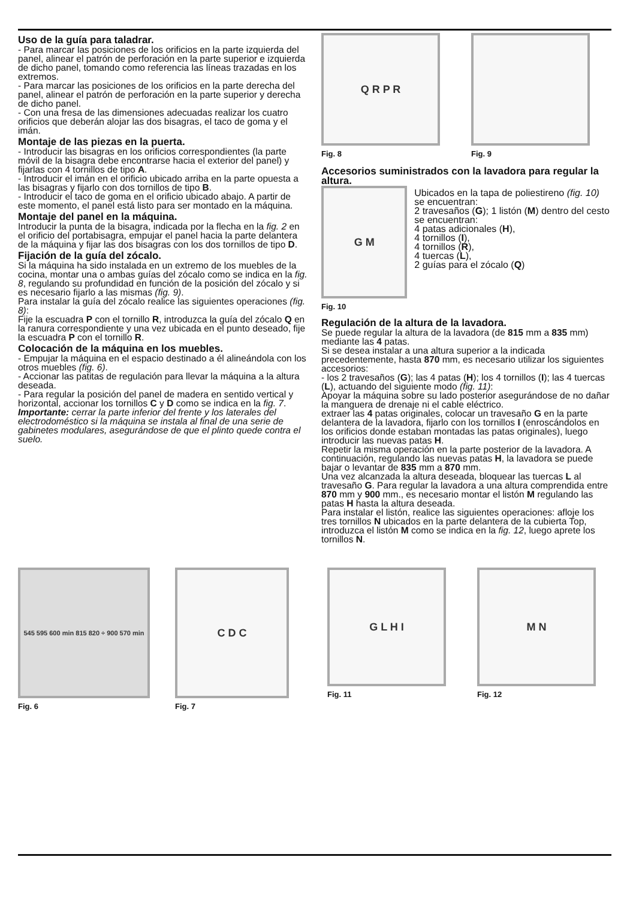Uso de la guía para taladrar.
- Para marcar las posiciones de los orificios en la parte izquierda del panel, alinear el patrón de perforación en la parte superior e izquierda de dicho panel, tomando como referencia las líneas trazadas en los extremos.
- Para marcar las posiciones de los orificios en la parte derecha del panel, alinear el patrón de perforación en la parte superior y derecha de dicho panel.
- Con una fresa de las dimensiones adecuadas realizar los cuatro orificios que deberán alojar las dos bisagras, el taco de goma y el imán.
Montaje de las piezas en la puerta.
- Introducir las bisagras en los orificios correspondientes (la parte móvil de la bisagra debe encontrarse hacia el exterior del panel) y fijarlas con 4 tornillos de tipo A.
- Introducir el imán en el orificio ubicado arriba en la parte opuesta a las bisagras y fijarlo con dos tornillos de tipo B.
- Introducir el taco de goma en el orificio ubicado abajo. A partir de este momento, el panel está listo para ser montado en la máquina.
Montaje del panel en la máquina.
Introducir la punta de la bisagra, indicada por la flecha en la fig. 2 en el orificio del portabisagra, empujar el panel hacia la parte delantera de la máquina y fijar las dos bisagras con los dos tornillos de tipo D.
Fijación de la guía del zócalo.
Si la máquina ha sido instalada en un extremo de los muebles de la cocina, montar una o ambas guías del zócalo como se indica en la fig. 8, regulando su profundidad en función de la posición del zócalo y si es necesario fijarlo a las mismas (fig. 9).
Para instalar la guía del zócalo realice las siguientes operaciones (fig. 8):
Fije la escuadra P con el tornillo R, introduzca la guía del zócalo Q en la ranura correspondiente y una vez ubicada en el punto deseado, fije la escuadra P con el tornillo R.
Colocación de la máquina en los muebles.
- Empujar la máquina en el espacio destinado a él alineándola con los otros muebles (fig. 6).
- Accionar las patitas de regulación para llevar la máquina a la altura deseada.
- Para regular la posición del panel de madera en sentido vertical y horizontal, accionar los tornillos C y D como se indica en la fig. 7.
Importante: cerrar la parte inferior del frente y los laterales del electrodoméstico si la máquina se instala al final de una serie de gabinetes modulares, asegurándose de que el plinto quede contra el suelo.
Q R P R
Fig. 8
Fig. 9
Accesorios suministrados con la lavadora para regular la altura.
G M
Fig. 10
Ubicados en la tapa de poliestireno (fig. 10) se encuentran:
2 travesaños (G); 1 listón (M) dentro del cesto se encuentran:
4 patas adicionales (H),
4 tornillos (I),
4 tornillos (R),
4 tuercas (L),
2 guías para el zócalo (Q)
Regulación de la altura de la lavadora.
Se puede regular la altura de la lavadora (de 815 mm a 835 mm) mediante las 4 patas.
Si se desea instalar a una altura superior a la indicada precedentemente, hasta 870 mm, es necesario utilizar los siguientes accesorios:
- los 2 travesaños (G); las 4 patas (H); los 4 tornillos (I); las 4 tuercas (L), actuando del siguiente modo (fig. 11):
Apoyar la máquina sobre su lado posterior asegurándose de no dañar la manguera de drenaje ni el cable eléctrico.
extraer las 4 patas originales, colocar un travesaño G en la parte delantera de la lavadora, fijarlo con los tornillos I (enroscándolos en los orificios donde estaban montadas las patas originales), luego introducir las nuevas patas H.
Repetir la misma operación en la parte posterior de la lavadora. A continuación, regulando las nuevas patas H, la lavadora se puede bajar o levantar de 835 mm a 870 mm.
Una vez alcanzada la altura deseada, bloquear las tuercas L al travesaño G. Para regular la lavadora a una altura comprendida entre 870 mm y 900 mm., es necesario montar el listón M regulando las patas H hasta la altura deseada.
Para instalar el listón, realice las siguientes operaciones: afloje los tres tornillos N ubicados en la parte delantera de la cubierta Top, introduzca el listón M como se indica en la fig. 12, luego aprete los tornillos N.
545 595 600 min 815 820 ÷ 900 570 min
Fig. 6
C D C
Fig. 7
G L H I
Fig. 11
M N
Fig. 12